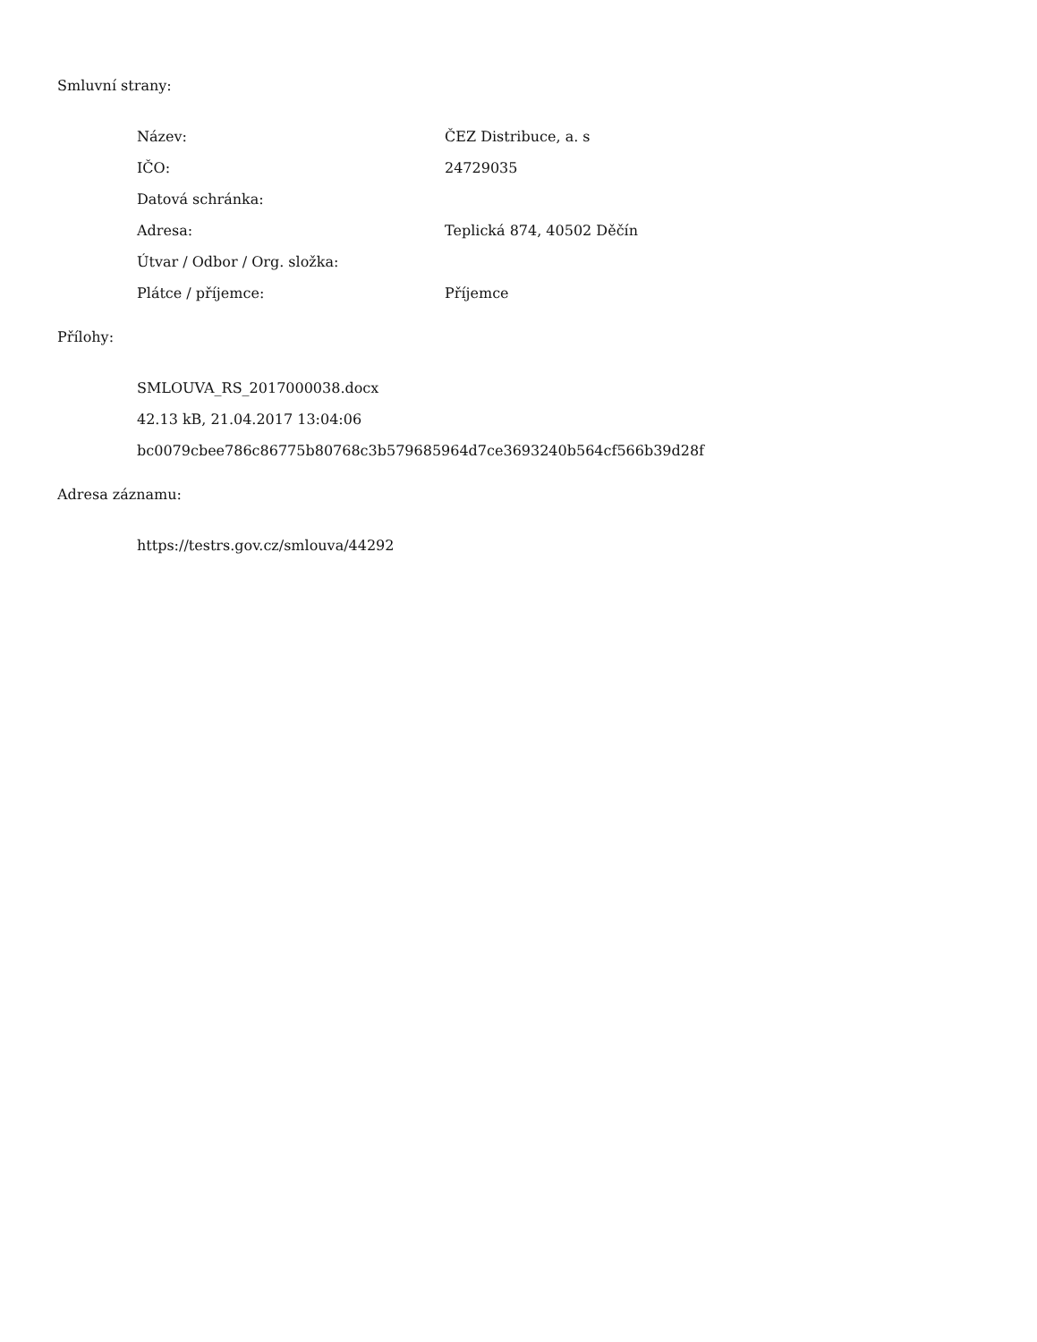Smluvní strany:
| Název: | ČEZ Distribuce, a. s |
| IČO: | 24729035 |
| Datová schránka: | |
| Adresa: | Teplická 874, 40502 Děčín |
| Útvar / Odbor / Org. složka: | |
| Plátce / příjemce: | Příjemce |
Přílohy:
SMLOUVA_RS_2017000038.docx
42.13 kB, 21.04.2017 13:04:06
bc0079cbee786c86775b80768c3b579685964d7ce3693240b564cf566b39d28f
Adresa záznamu:
https://testrs.gov.cz/smlouva/44292